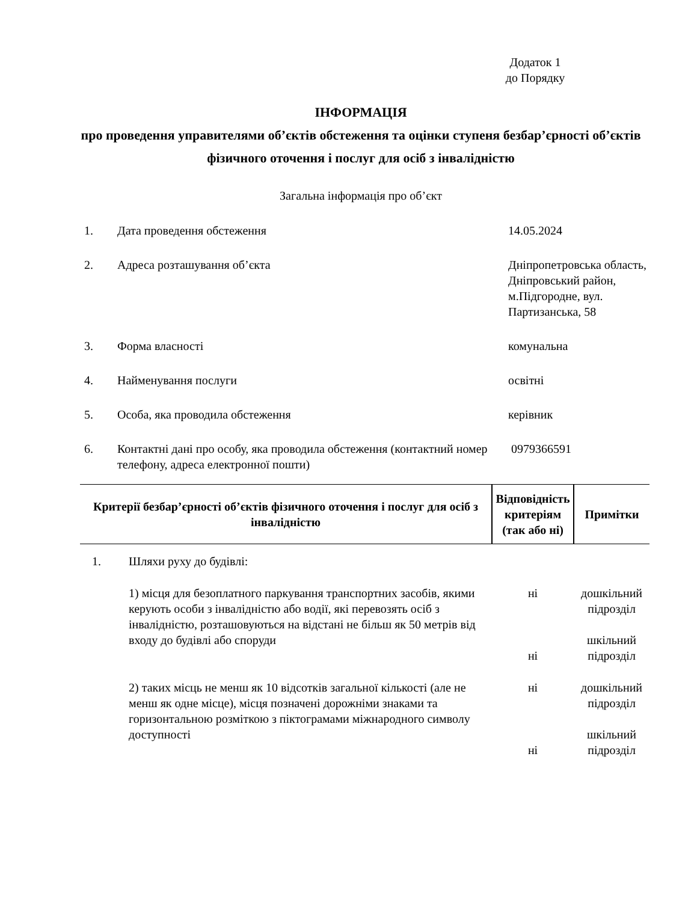Додаток 1
до Порядку
ІНФОРМАЦІЯ
про проведення управителями об’єктів обстеження та оцінки ступеня безбар’єрності об’єктів фізичного оточення і послуг для осіб з інвалідністю
Загальна інформація про об’єкт
| 1. | Дата проведення обстеження | 14.05.2024 |
| 2. | Адреса розташування об’єкта | Дніпропетровська область, Дніпровський район, м.Підгородне, вул. Партизанська, 58 |
| 3. | Форма власності | комунальна |
| 4. | Найменування послуги | освітні |
| 5. | Особа, яка проводила обстеження | керівник |
| 6. | Контактні дані про особу, яка проводила обстеження (контактний номер телефону, адреса електронної пошти) | 0979366591 |
| Критерії безбар’єрності об’єктів фізичного оточення і послуг для осіб з інвалідністю | | Відповідність критеріям (так або ні) | Примітки |
| --- | --- | --- | --- |
| 1. | Шляхи руху до будівлі: | | |
| | 1) місця для безоплатного паркування транспортних засобів, якими керують особи з інвалідністю або водії, які перевозять осіб з інвалідністю, розташовуються на відстані не більш як 50 метрів від входу до будівлі або споруди | ні ні | дошкільний підрозділ шкільний підрозділ |
| | 2) таких місць не менш як 10 відсотків загальної кількості (але не менш як одне місце), місця позначені дорожніми знаками та горизонтальною розміткою з піктограмами міжнародного символу доступності | ні ні | дошкільний підрозділ шкільний підрозділ |